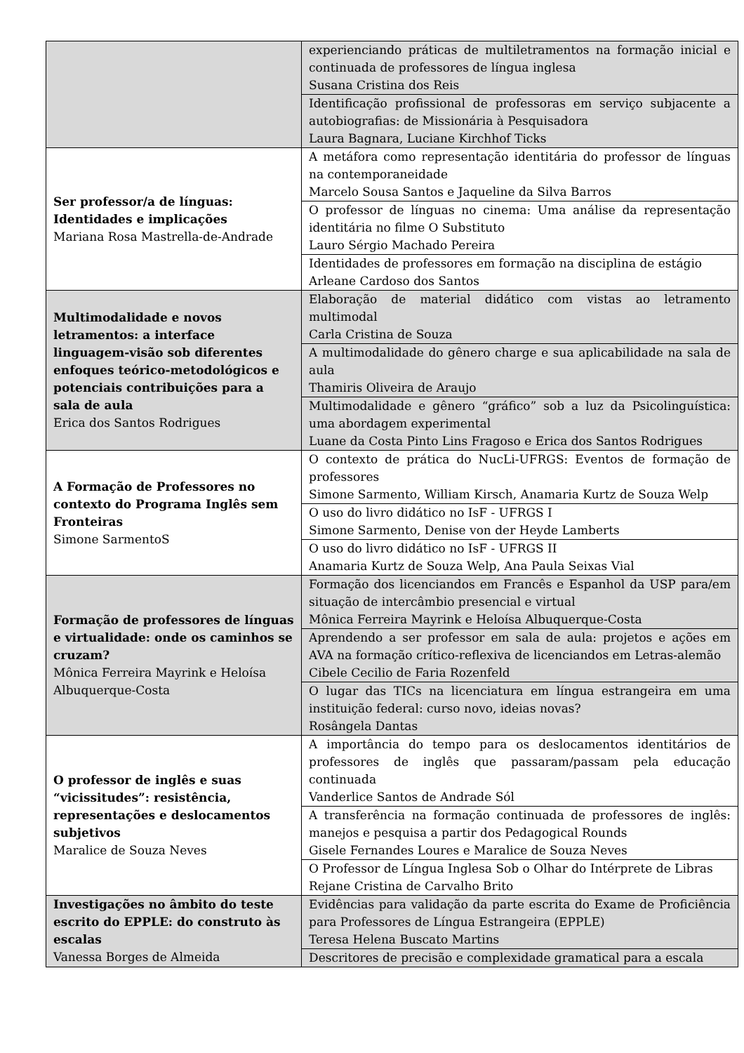| | experienciando práticas de multiletramentos na formação inicial e continuada de professores de língua inglesa Susana Cristina dos Reis |
| | Identificação profissional de professoras em serviço subjacente a autobiografias: de Missionária à Pesquisadora Laura Bagnara, Luciane Kirchhof Ticks |
| Ser professor/a de línguas: Identidades e implicações Mariana Rosa Mastrella-de-Andrade | A metáfora como representação identitária do professor de línguas na contemporaneidade Marcelo Sousa Santos e Jaqueline da Silva Barros |
| | O professor de línguas no cinema: Uma análise da representação identitária no filme O Substituto Lauro Sérgio Machado Pereira |
| | Identidades de professores em formação na disciplina de estágio Arleane Cardoso dos Santos |
| Multimodalidade e novos letramentos: a interface linguagem-visão sob diferentes enfoques teórico-metodológicos e potenciais contribuições para a sala de aula Erica dos Santos Rodrigues | Elaboração de material didático com vistas ao letramento multimodal Carla Cristina de Souza |
| | A multimodalidade do gênero charge e sua aplicabilidade na sala de aula Thamiris Oliveira de Araujo |
| | Multimodalidade e gênero “gráfico” sob a luz da Psicolinguística: uma abordagem experimental Luane da Costa Pinto Lins Fragoso e Erica dos Santos Rodrigues |
| A Formação de Professores no contexto do Programa Inglês sem Fronteiras Simone SarmentoS | O contexto de prática do NucLi-UFRGS: Eventos de formação de professores Simone Sarmento, William Kirsch, Anamaria Kurtz de Souza Welp |
| | O uso do livro didático no IsF - UFRGS I Simone Sarmento, Denise von der Heyde Lamberts |
| | O uso do livro didático no IsF - UFRGS II Anamaria Kurtz de Souza Welp, Ana Paula Seixas Vial |
| Formação de professores de línguas e virtualidade: onde os caminhos se cruzam? Mônica Ferreira Mayrink e Heloísa Albuquerque-Costa | Formação dos licenciandos em Francês e Espanhol da USP para/em situação de intercâmbio presencial e virtual Mônica Ferreira Mayrink e Heloísa Albuquerque-Costa |
| | Aprendendo a ser professor em sala de aula: projetos e ações em AVA na formação crítico-reflexiva de licenciandos em Letras-alemão Cibele Cecilio de Faria Rozenfeld |
| | O lugar das TICs na licenciatura em língua estrangeira em uma instituição federal: curso novo, ideias novas? Rosângela Dantas |
| O professor de inglês e suas “vicissitudes”: resistência, representações e deslocamentos subjetivos Maralice de Souza Neves | A importância do tempo para os deslocamentos identitários de professores de inglês que passaram/passam pela educação continuada Vanderlice Santos de Andrade Sól |
| | A transferência na formação continuada de professores de inglês: manejos e pesquisa a partir dos Pedagogical Rounds Gisele Fernandes Loures e Maralice de Souza Neves |
| | O Professor de Língua Inglesa Sob o Olhar do Intérprete de Libras Rejane Cristina de Carvalho Brito |
| Investigações no âmbito do teste escrito do EPPLE: do construto às escalas Vanessa Borges de Almeida | Evidências para validação da parte escrita do Exame de Proficiência para Professores de Língua Estrangeira (EPPLE) Teresa Helena Buscato Martins |
| | Descritores de precisão e complexidade gramatical para a escala |